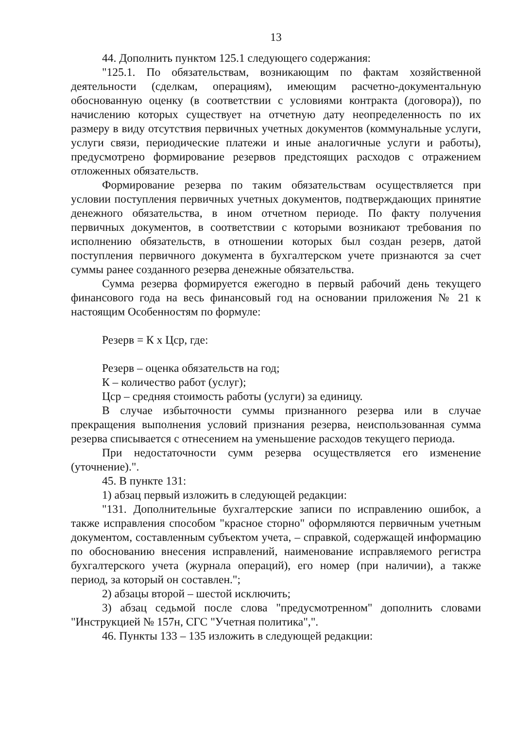13
44. Дополнить пунктом 125.1 следующего содержания:
"125.1. По обязательствам, возникающим по фактам хозяйственной деятельности (сделкам, операциям), имеющим расчетно-документальную обоснованную оценку (в соответствии с условиями контракта (договора)), по начислению которых существует на отчетную дату неопределенность по их размеру в виду отсутствия первичных учетных документов (коммунальные услуги, услуги связи, периодические платежи и иные аналогичные услуги и работы), предусмотрено формирование резервов предстоящих расходов с отражением отложенных обязательств.
Формирование резерва по таким обязательствам осуществляется при условии поступления первичных учетных документов, подтверждающих принятие денежного обязательства, в ином отчетном периоде. По факту получения первичных документов, в соответствии с которыми возникают требования по исполнению обязательств, в отношении которых был создан резерв, датой поступления первичного документа в бухгалтерском учете признаются за счет суммы ранее созданного резерва денежные обязательства.
Сумма резерва формируется ежегодно в первый рабочий день текущего финансового года на весь финансовый год на основании приложения № 21 к настоящим Особенностям по формуле:
Резерв = К х Цср, где:
Резерв – оценка обязательств на год;
К – количество работ (услуг);
Цср – средняя стоимость работы (услуги) за единицу.
В случае избыточности суммы признанного резерва или в случае прекращения выполнения условий признания резерва, неиспользованная сумма резерва списывается с отнесением на уменьшение расходов текущего периода.
При недостаточности сумм резерва осуществляется его изменение (уточнение).".
45. В пункте 131:
1) абзац первый изложить в следующей редакции:
"131. Дополнительные бухгалтерские записи по исправлению ошибок, а также исправления способом "красное сторно" оформляются первичным учетным документом, составленным субъектом учета, – справкой, содержащей информацию по обоснованию внесения исправлений, наименование исправляемого регистра бухгалтерского учета (журнала операций), его номер (при наличии), а также период, за который он составлен.";
2) абзацы второй – шестой исключить;
3) абзац седьмой после слова "предусмотренном" дополнить словами "Инструкцией № 157н, СГС "Учетная политика",".
46. Пункты 133 – 135 изложить в следующей редакции: